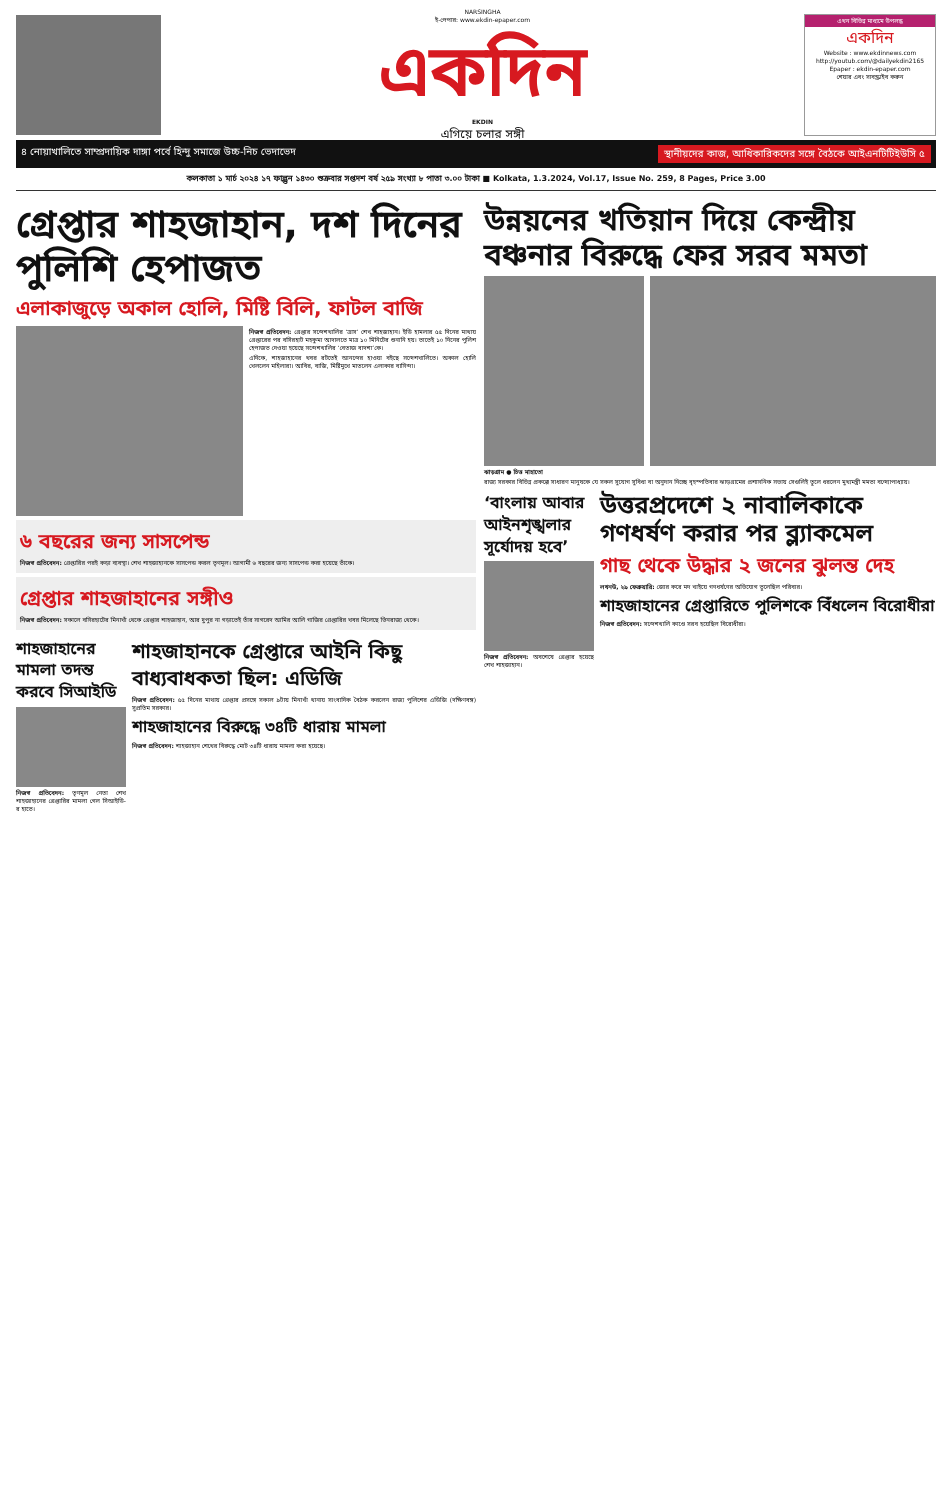NARSINGHA
ই-পেপার: www.ekdin-epaper.com
একদিন
EKDIN
এগিয়ে চলার সঙ্গী
এখন বিভিন্ন মাধ্যমে উপলব্ধ
একদিন
Website : www.ekdinnews.com
http://youtub.com/@dailyekdin2165
Epaper : ekdin-epaper.com
শেয়ার এবং সাবস্ক্রাইব করুন
৪ নোয়াখালিতে সাম্প্রদায়িক দাঙ্গা পর্বে হিন্দু সমাজে উচ্চ-নিচ ভেদাভেদ স্থানীয়দের কাজ, আধিকারিকদের সঙ্গে বৈঠকে আইএনটিটিইউসি ৫
কলকাতা ১ মার্চ ২০২৪ ১৭ ফাল্গুন ১৪৩০ শুক্রবার সপ্তদশ বর্ষ ২৫৯ সংখ্যা ৮ পাতা ৩.০০ টাকা ■ Kolkata, 1.3.2024, Vol.17, Issue No. 259, 8 Pages, Price 3.00
গ্রেপ্তার শাহজাহান, দশ দিনের পুলিশি হেপাজত
এলাকাজুড়ে অকাল হোলি, মিষ্টি বিলি, ফাটল বাজি
নিজস্ব প্রতিবেদন: গ্রেপ্তার সন্দেশখালির ‘ত্রাস’ শেখ শাহজাহান। ইডি হামলার ৫৫ দিনের মাথায় গ্রেপ্তারের পর বসিরহাট মহকুমা আদালতে মাত্র ১০ মিনিটের শুনানি হয়। তাতেই ১০ দিনের পুলিশ হেপাজত দেওয়া হয়েছে সন্দেশখালির ‘বেতাজ বাদশা’কে।
এদিকে, শাহজাহানের খবর রটতেই আনন্দের হাওয়া বইছে সন্দেশখালিতে। অকাল হোলি খেললেন মহিলারা। আবির, বাজি, মিষ্টিমুখে মাতলেন এলাকার বাসিন্দা।
৬ বছরের জন্য সাসপেন্ড
নিজস্ব প্রতিবেদন: গ্রেপ্তারির পরই কড়া ব্যবস্থা। শেখ শাহজাহানকে সাসপেন্ড করল তৃণমূল। আগামী ৬ বছরের জন্য সাসপেন্ড করা হয়েছে তাঁকে।
গ্রেপ্তার শাহজাহানের সঙ্গীও
নিজস্ব প্রতিবেদন: সকালে বসিরহাটের মিনাখাঁ থেকে গ্রেপ্তার শাহজাহান, আর দুপুর না গড়াতেই তাঁর সাগরেদ আমির আলি গাজির গ্রেপ্তারির খবর মিলেছে ভিনরাজ্য থেকে।
শাহজাহানের মামলা তদন্ত করবে সিআইডি
নিজস্ব প্রতিবেদন: তৃণমূল নেতা শেখ শাহজাহানের গ্রেপ্তারির মামলা গেল সিআইডি-র হাতে।
শাহজাহানকে গ্রেপ্তারে আইনি কিছু বাধ্যবাধকতা ছিল: এডিজি
নিজস্ব প্রতিবেদন: ৫৫ দিনের মাথায় গ্রেপ্তার প্রসঙ্গে সকাল ৯টায় মিনাখাঁ থানায় সাংবাদিক বৈঠক করলেন রাজ্য পুলিশের এডিজি (দক্ষিণবঙ্গ) সুপ্রতিম সরকার।
শাহজাহানের বিরুদ্ধে ৩৪টি ধারায় মামলা
নিজস্ব প্রতিবেদন: শাহজাহান শেখের বিরুদ্ধে মোট ৩৪টি ধারায় মামলা করা হয়েছে।
উন্নয়নের খতিয়ান দিয়ে কেন্দ্রীয় বঞ্চনার বিরুদ্ধে ফের সরব মমতা
ঝাড়গ্রাম ● চিত্ত মাহাতো
রাজ্য সরকার বিভিন্ন প্রকল্পে সাধারণ মানুষকে যে সকল সুযোগ সুবিধা বা অনুদান দিচ্ছে বৃহস্পতিবার ঝাড়গ্রামের প্রশাসনিক সভায় সেগুলিই তুলে ধরলেন মুখ্যমন্ত্রী মমতা বন্দ্যোপাধ্যায়।
‘বাংলায় আবার আইনশৃঙ্খলার সূর্যোদয় হবে’
নিজস্ব প্রতিবেদন: অবশেষে গ্রেপ্তার হয়েছে শেখ শাহজাহান।
উত্তরপ্রদেশে ২ নাবালিকাকে গণধর্ষণ করার পর ব্ল্যাকমেল
গাছ থেকে উদ্ধার ২ জনের ঝুলন্ত দেহ
লখনউ, ২৯ ফেব্রুয়ারি: জোর করে মদ খাইয়ে গণধর্ষণের অভিযোগ তুলেছিল পরিবার।
শাহজাহানের গ্রেপ্তারিতে পুলিশকে বিঁধলেন বিরোধীরা
নিজস্ব প্রতিবেদন: সন্দেশখালি কাণ্ডে সরব হয়েছিল বিরোধীরা।